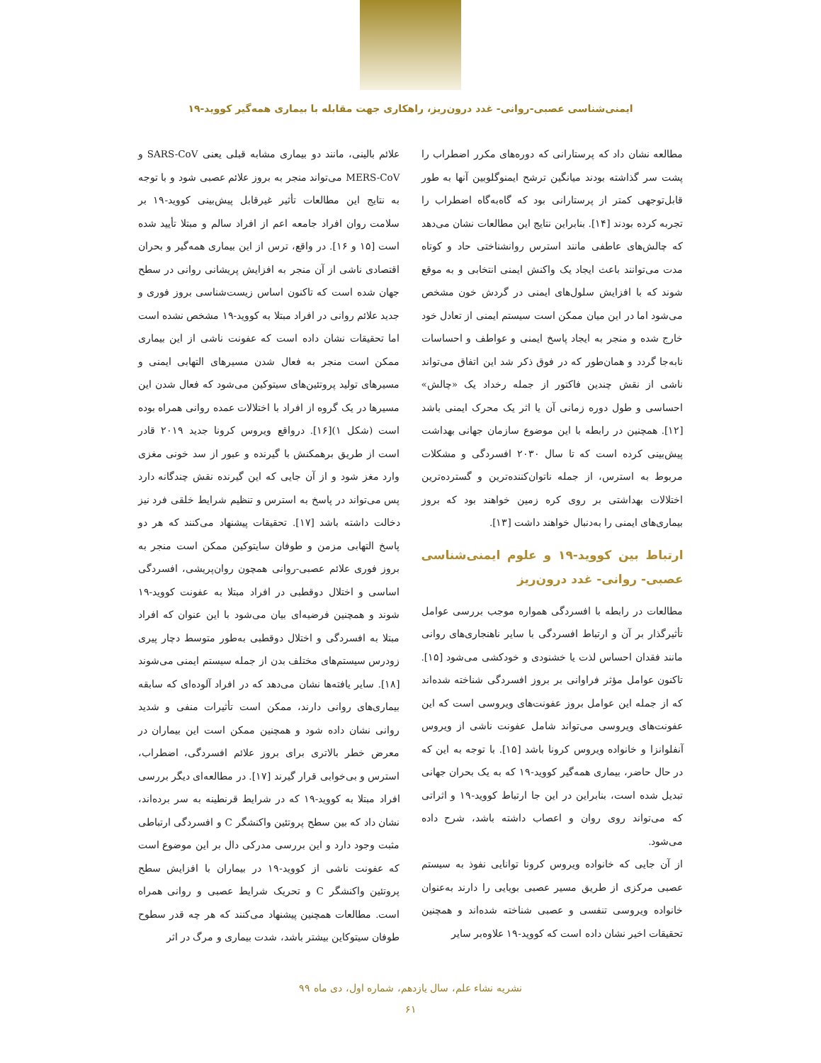ایمنی‌شناسی عصبی-روانی- غدد درون‌ریز، راهکاری جهت مقابله با بیماری همه‌گیر کووید-۱۹
مطالعه نشان داد که پرستارانی که دوره‌های مکرر اضطراب را پشت سر گذاشته بودند میانگین ترشح ایمنوگلوبین آنها به طور قابل‌توجهی کمتر از پرستارانی بود که گاه‌به‌گاه اضطراب را تجربه کرده بودند [۱۴]. بنابراین نتایج این مطالعات نشان می‌دهد که چالش‌های عاطفی مانند استرس روانشناختی حاد و کوتاه مدت می‌توانند باعث ایجاد یک واکنش ایمنی انتخابی و به موقع شوند که با افزایش سلول‌های ایمنی در گردش خون مشخص می‌شود اما در این میان ممکن است سیستم ایمنی از تعادل خود خارج شده و منجر به ایجاد پاسخ ایمنی و عواطف و احساسات نابه‌جا گردد و همان‌طور که در فوق ذکر شد این اتفاق می‌تواند ناشی از نقش چندین فاکتور از جمله رخداد یک «چالش» احساسی و طول دوره زمانی آن یا اثر یک محرک ایمنی باشد [۱۲]. همچنین در رابطه با این موضوع سازمان جهانی بهداشت پیش‌بینی کرده است که تا سال ۲۰۳۰ افسردگی و مشکلات مربوط به استرس، از جمله ناتوان‌کننده‌ترین و گسترده‌ترین اختلالات بهداشتی بر روی کره زمین خواهند بود که بروز بیماری‌های ایمنی را به‌دنبال خواهند داشت [۱۳].
ارتباط بین کووید-۱۹ و علوم ایمنی‌شناسی عصبی- روانی- غدد درون‌ریز
مطالعات در رابطه با افسردگی همواره موجب بررسی عوامل تأثیرگذار بر آن و ارتباط افسردگی با سایر ناهنجاری‌های روانی مانند فقدان احساس لذت یا خشنودی و خودکشی می‌شود [۱۵]. تاکنون عوامل مؤثر فراوانی بر بروز افسردگی شناخته شده‌اند که از جمله این عوامل بروز عفونت‌های ویروسی است که این عفونت‌های ویروسی می‌تواند شامل عفونت ناشی از ویروس آنفلوانزا و خانواده ویروس کرونا باشد [۱۵]. با توجه به این که در حال حاضر، بیماری همه‌گیر کووید-۱۹ که به یک بحران جهانی تبدیل شده است، بنابراین در این جا ارتباط کووید-۱۹ و اثراتی که می‌تواند روی روان و اعصاب داشته باشد، شرح داده می‌شود.
از آن جایی که خانواده ویروس کرونا توانایی نفوذ به سیستم عصبی مرکزی از طریق مسیر عصبی بویایی را دارند به‌عنوان خانواده ویروسی تنفسی و عصبی شناخته شده‌اند و همچنین تحقیقات اخیر نشان داده است که کووید-۱۹ علاوه‌بر سایر
علائم بالینی، مانند دو بیماری مشابه قبلی یعنی SARS-CoV و MERS-CoV می‌تواند منجر به بروز علائم عصبی شود و با توجه به نتایج این مطالعات تأثیر غیرقابل پیش‌بینی کووید-۱۹ بر سلامت روان افراد جامعه اعم از افراد سالم و مبتلا تأیید شده است [۱۵ و ۱۶]. در واقع، ترس از این بیماری همه‌گیر و بحران اقتصادی ناشی از آن منجر به افزایش پریشانی روانی در سطح جهان شده است که تاکنون اساس زیست‌شناسی بروز فوری و جدید علائم روانی در افراد مبتلا به کووید-۱۹ مشخص نشده است اما تحقیقات نشان داده است که عفونت ناشی از این بیماری ممکن است منجر به فعال شدن مسیرهای التهابی ایمنی و مسیرهای تولید پروتئین‌های سیتوکین می‌شود که فعال شدن این مسیرها در یک گروه از افراد با اختلالات عمده روانی همراه بوده است (شکل ۱)[۱۶]. درواقع ویروس کرونا جدید ۲۰۱۹ قادر است از طریق برهمکنش با گیرنده و عبور از سد خونی مغزی وارد مغز شود و از آن جایی که این گیرنده نقش چندگانه دارد پس می‌تواند در پاسخ به استرس و تنظیم شرایط خلقی فرد نیز دخالت داشته باشد [۱۷]. تحقیقات پیشنهاد می‌کنند که هر دو پاسخ التهابی مزمن و طوفان سایتوکین ممکن است منجر به بروز فوری علائم عصبی-روانی همچون روان‌پریشی، افسردگی اساسی و اختلال دوقطبی در افراد مبتلا به عفونت کووید-۱۹ شوند و همچنین فرضیه‌ای بیان می‌شود با این عنوان که افراد مبتلا به افسردگی و اختلال دوقطبی به‌طور متوسط دچار پیری زودرس سیستم‌های مختلف بدن از جمله سیستم ایمنی می‌شوند [۱۸]. سایر یافته‌ها نشان می‌دهد که در افراد آلوده‌ای که سابقه بیماری‌های روانی دارند، ممکن است تأثیرات منفی و شدید روانی نشان داده شود و همچنین ممکن است این بیماران در معرض خطر بالاتری برای بروز علائم افسردگی، اضطراب، استرس و بی‌خوابی قرار گیرند [۱۷]. در مطالعه‌ای دیگر بررسی افراد مبتلا به کووید-۱۹ که در شرایط قرنطینه به سر برده‌اند، نشان داد که بین سطح پروتئین واکنشگر C و افسردگی ارتباطی مثبت وجود دارد و این بررسی مدرکی دال بر این موضوع است که عفونت ناشی از کووید-۱۹ در بیماران با افزایش سطح پروتئین واکنشگر C و تحریک شرایط عصبی و روانی همراه است. مطالعات همچنین پیشنهاد می‌کنند که هر چه قدر سطوح طوفان سیتوکاین بیشتر باشد، شدت بیماری و مرگ در اثر
نشریه نشاء علم، سال یازدهم، شماره اول، دی ماه ۹۹
۶۱